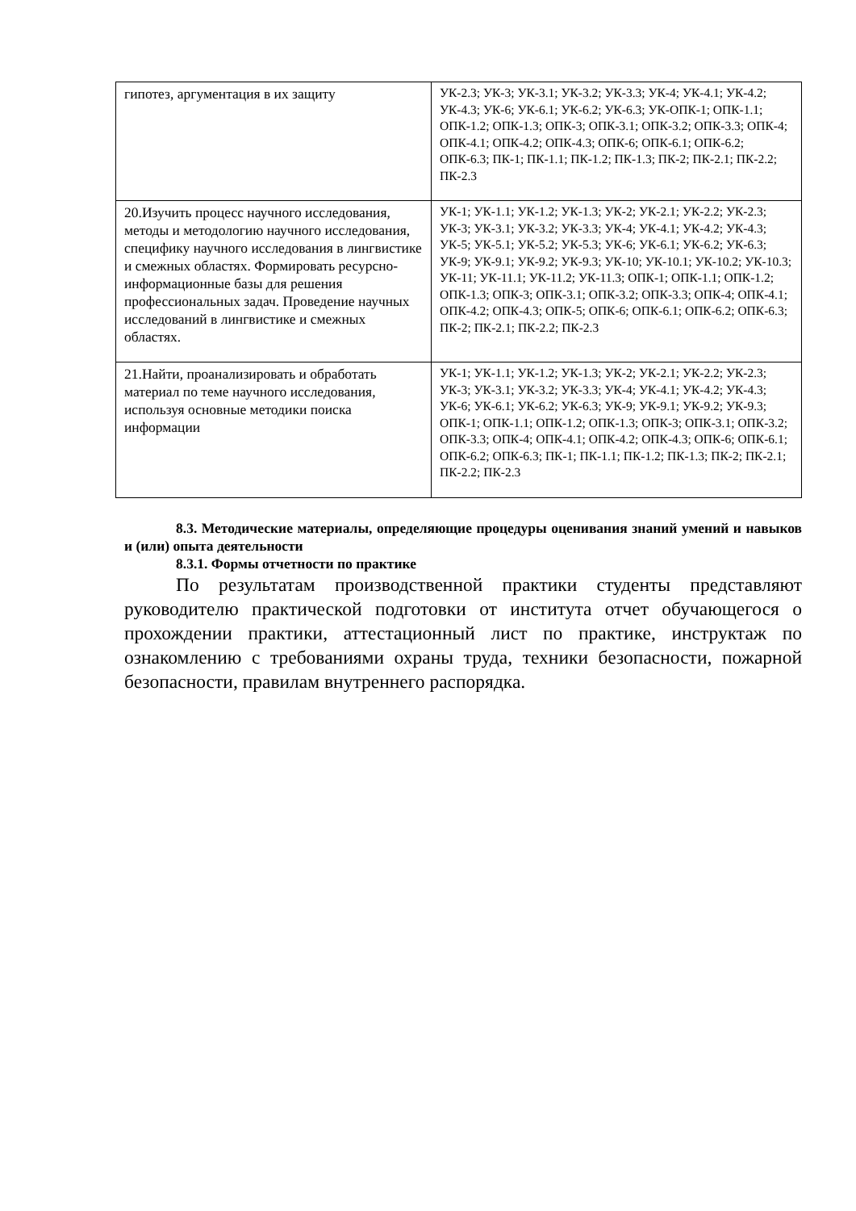| гипотез, аргументация в их защиту | УК-2.3; УК-3; УК-3.1; УК-3.2; УК-3.3; УК-4; УК-4.1; УК-4.2; УК-4.3; УК-6; УК-6.1; УК-6.2; УК-6.3; УК-ОПК-1; ОПК-1.1; ОПК-1.2; ОПК-1.3; ОПК-3; ОПК-3.1; ОПК-3.2; ОПК-3.3; ОПК-4; ОПК-4.1; ОПК-4.2; ОПК-4.3; ОПК-6; ОПК-6.1; ОПК-6.2; ОПК-6.3; ПК-1; ПК-1.1; ПК-1.2; ПК-1.3; ПК-2; ПК-2.1; ПК-2.2; ПК-2.3 |
| 20.Изучить процесс научного исследования, методы и методологию научного исследования, специфику научного исследования в лингвистике и смежных областях. Формировать ресурсно-информационные базы для решения профессиональных задач. Проведение научных исследований в лингвистике и смежных областях. | УК-1; УК-1.1; УК-1.2; УК-1.3; УК-2; УК-2.1; УК-2.2; УК-2.3; УК-3; УК-3.1; УК-3.2; УК-3.3; УК-4; УК-4.1; УК-4.2; УК-4.3; УК-5; УК-5.1; УК-5.2; УК-5.3; УК-6; УК-6.1; УК-6.2; УК-6.3; УК-9; УК-9.1; УК-9.2; УК-9.3; УК-10; УК-10.1; УК-10.2; УК-10.3; УК-11; УК-11.1; УК-11.2; УК-11.3; ОПК-1; ОПК-1.1; ОПК-1.2; ОПК-1.3; ОПК-3; ОПК-3.1; ОПК-3.2; ОПК-3.3; ОПК-4; ОПК-4.1; ОПК-4.2; ОПК-4.3; ОПК-5; ОПК-6; ОПК-6.1; ОПК-6.2; ОПК-6.3; ПК-2; ПК-2.1; ПК-2.2; ПК-2.3 |
| 21.Найти, проанализировать и обработать материал по теме научного исследования, используя основные методики поиска информации | УК-1; УК-1.1; УК-1.2; УК-1.3; УК-2; УК-2.1; УК-2.2; УК-2.3; УК-3; УК-3.1; УК-3.2; УК-3.3; УК-4; УК-4.1; УК-4.2; УК-4.3; УК-6; УК-6.1; УК-6.2; УК-6.3; УК-9; УК-9.1; УК-9.2; УК-9.3; ОПК-1; ОПК-1.1; ОПК-1.2; ОПК-1.3; ОПК-3; ОПК-3.1; ОПК-3.2; ОПК-3.3; ОПК-4; ОПК-4.1; ОПК-4.2; ОПК-4.3; ОПК-6; ОПК-6.1; ОПК-6.2; ОПК-6.3; ПК-1; ПК-1.1; ПК-1.2; ПК-1.3; ПК-2; ПК-2.1; ПК-2.2; ПК-2.3 |
8.3. Методические материалы, определяющие процедуры оценивания знаний умений и навыков и (или) опыта деятельности
8.3.1. Формы отчетности по практике
По результатам производственной практики студенты представляют руководителю практической подготовки от института отчет обучающегося о прохождении практики, аттестационный лист по практике, инструктаж по ознакомлению с требованиями охраны труда, техники безопасности, пожарной безопасности, правилам внутреннего распорядка.